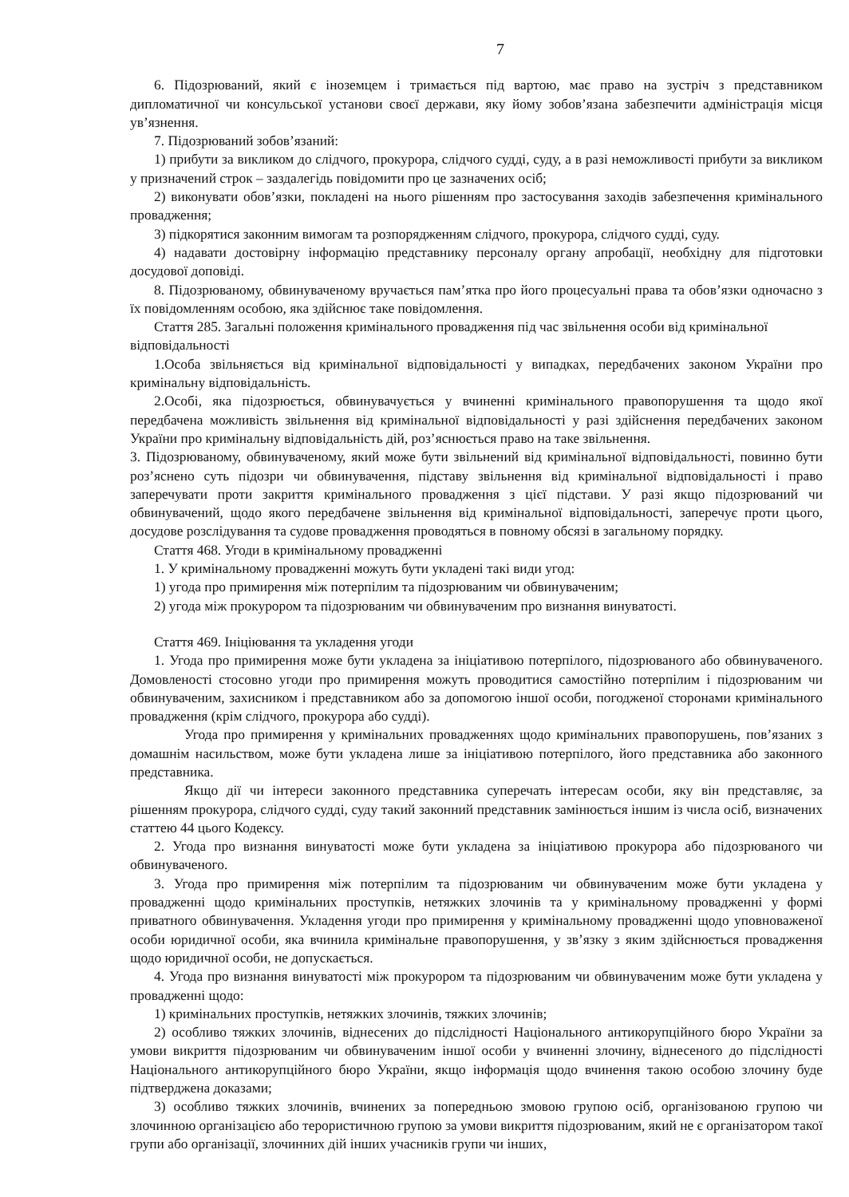7
6. Підозрюваний, який є іноземцем і тримається під вартою, має право на зустріч з представником дипломатичної чи консульської установи своєї держави, яку йому зобов’язана забезпечити адміністрація місця ув’язнення.
7. Підозрюваний зобов’язаний:
1) прибути за викликом до слідчого, прокурора, слідчого судді, суду, а в разі неможливості прибути за викликом у призначений строк – заздалегідь повідомити про це зазначених осіб;
2) виконувати обов’язки, покладені на нього рішенням про застосування заходів забезпечення кримінального провадження;
3) підкорятися законним вимогам та розпорядженням слідчого, прокурора, слідчого судді, суду.
4) надавати достовірну інформацію представнику персоналу органу апробації, необхідну для підготовки досудової доповіді.
8. Підозрюваному, обвинуваченому вручається пам’ятка про його процесуальні права та обов’язки одночасно з їх повідомленням особою, яка здійснює таке повідомлення.
Стаття 285. Загальні положення кримінального провадження під час звільнення особи від кримінальної відповідальності
1.Особа звільняється від кримінальної відповідальності у випадках, передбачених законом України про кримінальну відповідальність.
2.Особі, яка підозрюється, обвинувачується у вчиненні кримінального правопорушення та щодо якої передбачена можливість звільнення від кримінальної відповідальності у разі здійснення передбачених законом України про кримінальну відповідальність дій, роз’яснюється право на таке звільнення.
3. Підозрюваному, обвинуваченому, який може бути звільнений від кримінальної відповідальності, повинно бути роз’яснено суть підозри чи обвинувачення, підставу звільнення від кримінальної відповідальності і право заперечувати проти закриття кримінального провадження з цієї підстави. У разі якщо підозрюваний чи обвинувачений, щодо якого передбачене звільнення від кримінальної відповідальності, заперечує проти цього, досудове розслідування та судове провадження проводяться в повному обсязі в загальному порядку.
Стаття 468. Угоди в кримінальному провадженні
1. У кримінальному провадженні можуть бути укладені такі види угод:
1) угода про примирення між потерпілим та підозрюваним чи обвинуваченим;
2) угода між прокурором та підозрюваним чи обвинуваченим про визнання винуватості.
Стаття 469. Ініціювання та укладення угоди
1. Угода про примирення може бути укладена за ініціативою потерпілого, підозрюваного або обвинуваченого. Домовленості стосовно угоди про примирення можуть проводитися самостійно потерпілим і підозрюваним чи обвинуваченим, захисником і представником або за допомогою іншої особи, погодженої сторонами кримінального провадження (крім слідчого, прокурора або судді).
Угода про примирення у кримінальних провадженнях щодо кримінальних правопорушень, пов’язаних з домашнім насильством, може бути укладена лише за ініціативою потерпілого, його представника або законного представника.
Якщо дії чи інтереси законного представника суперечать інтересам особи, яку він представляє, за рішенням прокурора, слідчого судді, суду такий законний представник замінюється іншим із числа осіб, визначених статтею 44 цього Кодексу.
2. Угода про визнання винуватості може бути укладена за ініціативою прокурора або підозрюваного чи обвинуваченого.
3. Угода про примирення між потерпілим та підозрюваним чи обвинуваченим може бути укладена у провадженні щодо кримінальних проступків, нетяжких злочинів та у кримінальному провадженні у формі приватного обвинувачення. Укладення угоди про примирення у кримінальному провадженні щодо уповноваженої особи юридичної особи, яка вчинила кримінальне правопорушення, у зв’язку з яким здійснюється провадження щодо юридичної особи, не допускається.
4. Угода про визнання винуватості між прокурором та підозрюваним чи обвинуваченим може бути укладена у провадженні щодо:
1) кримінальних проступків, нетяжких злочинів, тяжких злочинів;
2) особливо тяжких злочинів, віднесених до підслідності Національного антикорупційного бюро України за умови викриття підозрюваним чи обвинуваченим іншої особи у вчиненні злочину, віднесеного до підслідності Національного антикорупційного бюро України, якщо інформація щодо вчинення такою особою злочину буде підтверджена доказами;
3) особливо тяжких злочинів, вчинених за попередньою змовою групою осіб, організованою групою чи злочинною організацією або терористичною групою за умови викриття підозрюваним, який не є організатором такої групи або організації, злочинних дій інших учасників групи чи інших,